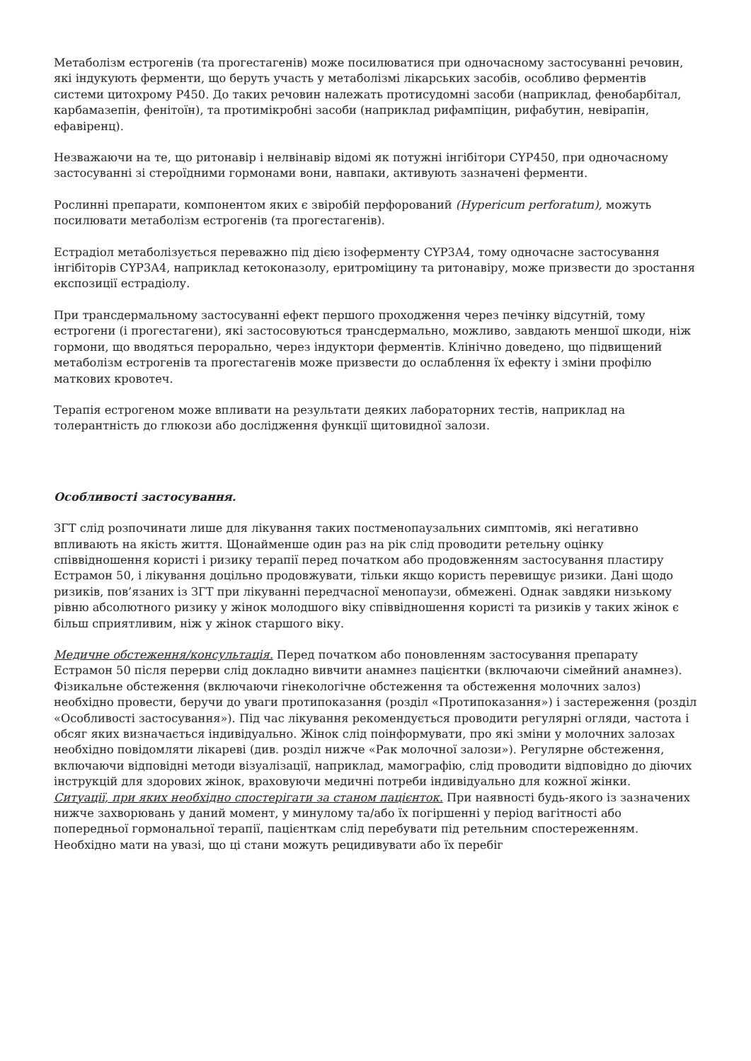Метаболізм естрогенів (та прогестагенів) може посилюватися при одночасному застосуванні речовин, які індукують ферменти, що беруть участь у метаболізмі лікарських засобів, особливо ферментів системи цитохрому P450. До таких речовин належать протисудомні засоби (наприклад, фенобарбітал, карбамазепін, фенітоїн), та протимікробні засоби (наприклад рифампіцин, рифабутин, невірапін, ефавіренц).
Незважаючи на те, що ритонавір і нелвінавір відомі як потужні інгібітори CYP450, при одночасному застосуванні зі стероїдними гормонами вони, навпаки, активують зазначені ферменти.
Рослинні препарати, компонентом яких є звіробій перфорований (Hypericum perforatum), можуть посилювати метаболізм естрогенів (та прогестагенів).
Естрадіол метаболізується переважно під дією ізоферменту CYP3A4, тому одночасне застосування інгібіторів CYP3A4, наприклад кетоконазолу, еритроміцину та ритонавіру, може призвести до зростання експозиції естрадіолу.
При трансдермальному застосуванні ефект першого проходження через печінку відсутній, тому естрогени (і прогестагени), які застосовуються трансдермально, можливо, завдають меншої шкоди, ніж гормони, що вводяться перорально, через індуктори ферментів. Клінічно доведено, що підвищений метаболізм естрогенів та прогестагенів може призвести до ослаблення їх ефекту і зміни профілю маткових кровотеч.
Терапія естрогеном може впливати на результати деяких лабораторних тестів, наприклад на толерантність до глюкози або дослідження функції щитовидної залози.
Особливості застосування.
ЗГТ слід розпочинати лише для лікування таких постменопаузальних симптомів, які негативно впливають на якість життя. Щонайменше один раз на рік слід проводити ретельну оцінку співвідношення користі і ризику терапії перед початком або продовженням застосування пластиру Естрамон 50, і лікування доцільно продовжувати, тільки якщо користь перевищує ризики. Дані щодо ризиків, пов’язаних із ЗГТ при лікуванні передчасної менопаузи, обмежені. Однак завдяки низькому рівню абсолютного ризику у жінок молодшого віку співвідношення користі та ризиків у таких жінок є більш сприятливим, ніж у жінок старшого віку.
Медичне обстеження/консультація. Перед початком або поновленням застосування препарату Естрамон 50 після перерви слід докладно вивчити анамнез пацієнтки (включаючи сімейний анамнез). Фізикальне обстеження (включаючи гінекологічне обстеження та обстеження молочних залоз) необхідно провести, беручи до уваги протипоказання (розділ «Протипоказання») і застереження (розділ «Особливості застосування»). Під час лікування рекомендується проводити регулярні огляди, частота і обсяг яких визначається індивідуально. Жінок слід поінформувати, про які зміни у молочних залозах необхідно повідомляти лікареві (див. розділ нижче «Рак молочної залози»). Регулярне обстеження, включаючи відповідні методи візуалізації, наприклад, мамографію, слід проводити відповідно до діючих інструкцій для здорових жінок, враховуючи медичні потреби індивідуально для кожної жінки.
Ситуації, при яких необхідно спостерігати за станом пацієнток. При наявності будь-якого із зазначених нижче захворювань у даний момент, у минулому та/або їх погіршенні у період вагітності або попередньої гормональної терапії, пацієнткам слід перебувати під ретельним спостереженням. Необхідно мати на увазі, що ці стани можуть рецидивувати або їх перебіг